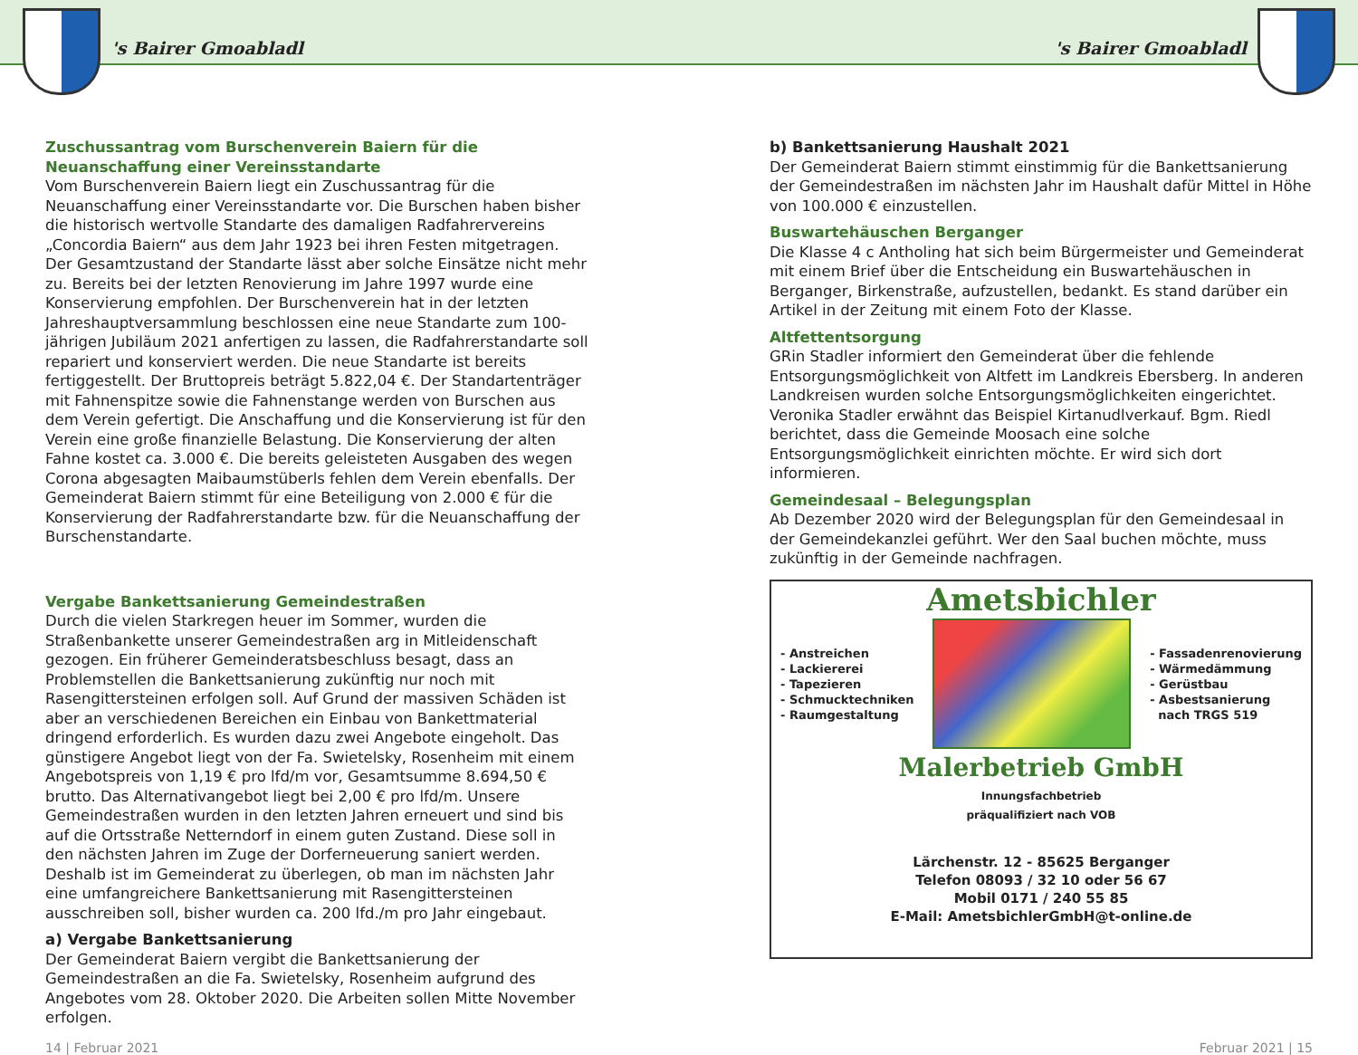's Bairer Gmoabladl
's Bairer Gmoabladl
Zuschussantrag vom Burschenverein Baiern für die Neuanschaffung einer Vereinsstandarte
Vom Burschenverein Baiern liegt ein Zuschussantrag für die Neuanschaffung einer Vereinsstandarte vor. Die Burschen haben bisher die historisch wertvolle Standarte des damaligen Radfahrervereins „Concordia Baiern“ aus dem Jahr 1923 bei ihren Festen mitgetragen. Der Gesamtzustand der Standarte lässt aber solche Einsätze nicht mehr zu. Bereits bei der letzten Renovierung im Jahre 1997 wurde eine Konservierung empfohlen. Der Burschenverein hat in der letzten Jahreshauptversammlung beschlossen eine neue Standarte zum 100-jährigen Jubiläum 2021 anfertigen zu lassen, die Radfahrerstandarte soll repariert und konserviert werden. Die neue Standarte ist bereits fertiggestellt. Der Bruttopreis beträgt 5.822,04 €. Der Standartenträger mit Fahnenspitze sowie die Fahnen­stange werden von Burschen aus dem Verein gefertigt. Die Anschaffung und die Konservierung ist für den Verein eine große finanzielle Belastung. Die Konservie­rung der alten Fahne kostet ca. 3.000 €. Die bereits geleisteten Ausgaben des wegen Corona abgesagten Maibaumstüberls fehlen dem Verein ebenfalls. Der Gemeinderat Baiern stimmt für eine Beteiligung von 2.000 € für die Konservie­rung der Radfahrerstandarte bzw. für die Neuanschaffung der Burschenstandarte.
Vergabe Bankettsanierung Gemeindestraßen
Durch die vielen Starkregen heuer im Sommer, wurden die Straßenbankette unserer Gemeindestraßen arg in Mitleidenschaft gezogen. Ein früherer Gemein­deratsbeschluss besagt, dass an Problemstellen die Bankettsanierung zukünftig nur noch mit Rasengittersteinen erfolgen soll. Auf Grund der massiven Schäden ist aber an verschiedenen Bereichen ein Einbau von Bankettmaterial dringend erforderlich. Es wurden dazu zwei Angebote eingeholt. Das günstigere Angebot liegt von der Fa. Swietelsky, Rosenheim mit einem Angebotspreis von 1,19 € pro lfd/m vor, Gesamtsumme 8.694,50 € brutto. Das Alternativangebot liegt bei 2,00 € pro lfd/m. Unsere Gemeindestraßen wurden in den letzten Jahren erneuert und sind bis auf die Ortsstraße Netterndorf in einem guten Zustand. Diese soll in den nächsten Jahren im Zuge der Dorferneuerung saniert werden. Deshalb ist im Gemeinderat zu überlegen, ob man im nächsten Jahr eine um­fangreichere Bankettsanierung mit Rasengittersteinen ausschreiben soll, bisher wurden ca. 200 lfd./m pro Jahr eingebaut.
a) Vergabe Bankettsanierung
Der Gemeinderat Baiern vergibt die Bankettsanierung der Gemeindestraßen an die Fa. Swietelsky, Rosenheim aufgrund des Angebotes vom 28. Oktober 2020. Die Arbeiten sollen Mitte November erfolgen.
b) Bankettsanierung Haushalt 2021
Der Gemeinderat Baiern stimmt einstimmig für die Bankettsanierung der Gemeindestraßen im nächsten Jahr im Haushalt dafür Mittel in Höhe von 100.000 € einzustellen.
Buswartehäuschen Berganger
Die Klasse 4 c Antholing hat sich beim Bürgermeister und Gemeinderat mit einem Brief über die Entscheidung ein Buswartehäuschen in Berganger, Birken­straße, aufzustellen, bedankt. Es stand darüber ein Artikel in der Zeitung mit einem Foto der Klasse.
Altfettentsorgung
GRin Stadler informiert den Gemeinderat über die fehlende Entsorgungsmög­lichkeit von Altfett im Landkreis Ebersberg. In anderen Landkreisen wurden solche Entsorgungsmöglichkeiten eingerichtet. Veronika Stadler erwähnt das Beispiel Kirtanudlverkauf. Bgm. Riedl berichtet, dass die Gemeinde Moosach eine solche Entsorgungsmöglichkeit einrichten möchte. Er wird sich dort informieren.
Gemeindesaal – Belegungsplan
Ab Dezember 2020 wird der Belegungsplan für den Gemeindesaal in der Gemeindekanzlei geführt. Wer den Saal buchen möchte, muss zukünftig in der Gemeinde nachfragen.
Ametsbichler
- Anstreichen
- Lackiererei
- Tapezieren
- Schmucktechniken
- Raumgestaltung
- Fassadenrenovierung
- Wärmedämmung
- Gerüstbau
- Asbestsanierung
nach TRGS 519
Malerbetrieb GmbH
Innungsfachbetrieb
präqualifiziert nach VOB
Lärchenstr. 12 - 85625 Berganger
Telefon 08093 / 32 10 oder 56 67
Mobil 0171 / 240 55 85
E-Mail: AmetsbichlerGmbH@t-online.de
14 | Februar 2021 Februar 2021 | 15